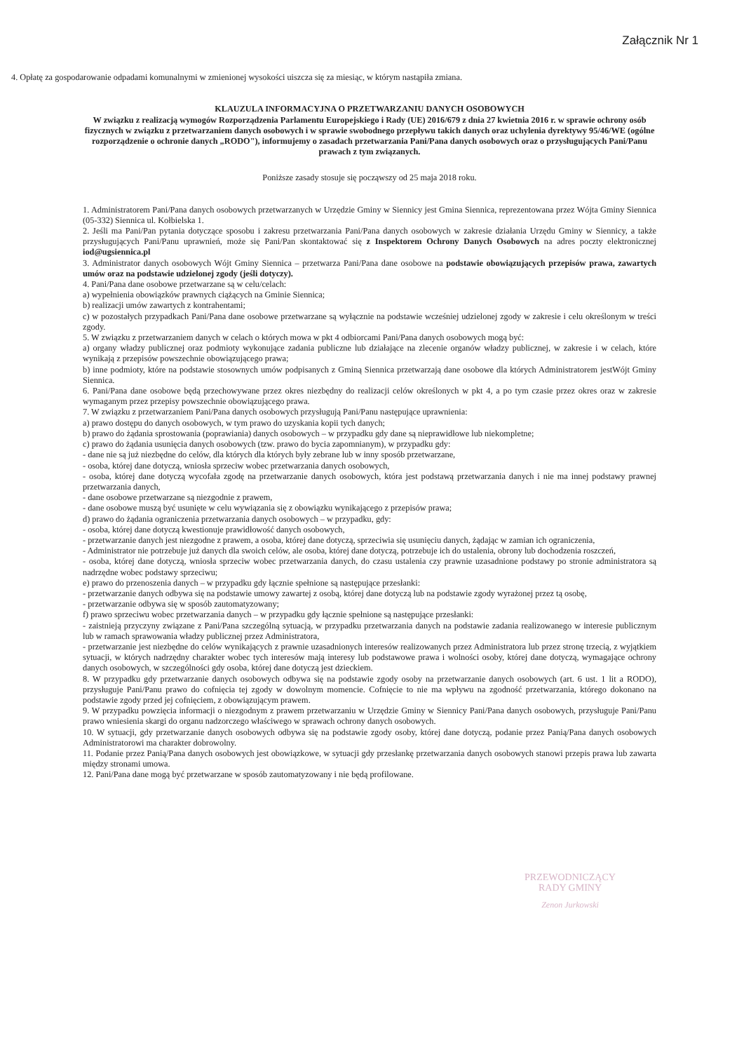Załącznik Nr 1
4. Opłatę za gospodarowanie odpadami komunalnymi w zmienionej wysokości uiszcza się za miesiąc, w którym nastąpiła zmiana.
KLAUZULA INFORMACYJNA O PRZETWARZANIU DANYCH OSOBOWYCH
W związku z realizacją wymogów Rozporządzenia Parlamentu Europejskiego i Rady (UE) 2016/679 z dnia 27 kwietnia 2016 r. w sprawie ochrony osób fizycznych w związku z przetwarzaniem danych osobowych i w sprawie swobodnego przepływu takich danych oraz uchylenia dyrektywy 95/46/WE (ogólne rozporządzenie o ochronie danych „RODO"), informujemy o zasadach przetwarzania Pani/Pana danych osobowych oraz o przysługujących Pani/Panu prawach z tym związanych.
Poniższe zasady stosuje się począwszy od 25 maja 2018 roku.
1. Administratorem Pani/Pana danych osobowych przetwarzanych w Urzędzie Gminy w Siennicy jest Gmina Siennica, reprezentowana przez Wójta Gminy Siennica (05-332) Siennica ul. Kołbielska 1.
2. Jeśli ma Pani/Pan pytania dotyczące sposobu i zakresu przetwarzania Pani/Pana danych osobowych w zakresie działania Urzędu Gminy w Siennicy, a także przysługujących Pani/Panu uprawnień, może się Pani/Pan skontaktować się z Inspektorem Ochrony Danych Osobowych na adres poczty elektronicznej iod@ugsiennica.pl
3. Administrator danych osobowych Wójt Gminy Siennica – przetwarza Pani/Pana dane osobowe na podstawie obowiązujących przepisów prawa, zawartych umów oraz na podstawie udzielonej zgody (jeśli dotyczy).
4. Pani/Pana dane osobowe przetwarzane są w celu/celach:
a) wypełnienia obowiązków prawnych ciążących na Gminie Siennica;
b) realizacji umów zawartych z kontrahentami;
c) w pozostałych przypadkach Pani/Pana dane osobowe przetwarzane są wyłącznie na podstawie wcześniej udzielonej zgody w zakresie i celu określonym w treści zgody.
5. W związku z przetwarzaniem danych w celach o których mowa w pkt 4 odbiorcami Pani/Pana danych osobowych mogą być:
a) organy władzy publicznej oraz podmioty wykonujące zadania publiczne lub działające na zlecenie organów władzy publicznej, w zakresie i w celach, które wynikają z przepisów powszechnie obowiązującego prawa;
b) inne podmioty, które na podstawie stosownych umów podpisanych z Gminą Siennica przetwarzają dane osobowe dla których Administratorem jestWójt Gminy Siennica.
6. Pani/Pana dane osobowe będą przechowywane przez okres niezbędny do realizacji celów określonych w pkt 4, a po tym czasie przez okres oraz w zakresie wymaganym przez przepisy powszechnie obowiązującego prawa.
7. W związku z przetwarzaniem Pani/Pana danych osobowych przysługują Pani/Panu następujące uprawnienia:
a) prawo dostępu do danych osobowych, w tym prawo do uzyskania kopii tych danych;
b) prawo do żądania sprostowania (poprawiania) danych osobowych – w przypadku gdy dane są nieprawidłowe lub niekompletne;
c) prawo do żądania usunięcia danych osobowych (tzw. prawo do bycia zapomnianym), w przypadku gdy:
- dane nie są już niezbędne do celów, dla których dla których były zebrane lub w inny sposób przetwarzane,
- osoba, której dane dotyczą, wniosła sprzeciw wobec przetwarzania danych osobowych,
- osoba, której dane dotyczą wycofała zgodę na przetwarzanie danych osobowych, która jest podstawą przetwarzania danych i nie ma innej podstawy prawnej przetwarzania danych,
- dane osobowe przetwarzane są niezgodnie z prawem,
- dane osobowe muszą być usunięte w celu wywiązania się z obowiązku wynikającego z przepisów prawa;
d) prawo do żądania ograniczenia przetwarzania danych osobowych – w przypadku, gdy:
- osoba, której dane dotyczą kwestionuje prawidłowość danych osobowych,
- przetwarzanie danych jest niezgodne z prawem, a osoba, której dane dotyczą, sprzeciwia się usunięciu danych, żądając w zamian ich ograniczenia,
- Administrator nie potrzebuje już danych dla swoich celów, ale osoba, której dane dotyczą, potrzebuje ich do ustalenia, obrony lub dochodzenia roszczeń,
- osoba, której dane dotyczą, wniosła sprzeciw wobec przetwarzania danych, do czasu ustalenia czy prawnie uzasadnione podstawy po stronie administratora są nadrzędne wobec podstawy sprzeciwu;
e) prawo do przenoszenia danych – w przypadku gdy łącznie spełnione są następujące przesłanki:
- przetwarzanie danych odbywa się na podstawie umowy zawartej z osobą, której dane dotyczą lub na podstawie zgody wyrażonej przez tą osobę,
- przetwarzanie odbywa się w sposób zautomatyzowany;
f) prawo sprzeciwu wobec przetwarzania danych – w przypadku gdy łącznie spełnione są następujące przesłanki:
- zaistnieją przyczyny związane z Pani/Pana szczególną sytuacją, w przypadku przetwarzania danych na podstawie zadania realizowanego w interesie publicznym lub w ramach sprawowania władzy publicznej przez Administratora,
- przetwarzanie jest niezbędne do celów wynikających z prawnie uzasadnionych interesów realizowanych przez Administratora lub przez stronę trzecią, z wyjątkiem sytuacji, w których nadrzędny charakter wobec tych interesów mają interesy lub podstawowe prawa i wolności osoby, której dane dotyczą, wymagające ochrony danych osobowych, w szczególności gdy osoba, której dane dotyczą jest dzieckiem.
8. W przypadku gdy przetwarzanie danych osobowych odbywa się na podstawie zgody osoby na przetwarzanie danych osobowych (art. 6 ust. 1 lit a RODO), przysługuje Pani/Panu prawo do cofnięcia tej zgody w dowolnym momencie. Cofnięcie to nie ma wpływu na zgodność przetwarzania, którego dokonano na podstawie zgody przed jej cofnięciem, z obowiązującym prawem.
9. W przypadku powzięcia informacji o niezgodnym z prawem przetwarzaniu w Urzędzie Gminy w Siennicy Pani/Pana danych osobowych, przysługuje Pani/Panu prawo wniesienia skargi do organu nadzorczego właściwego w sprawach ochrony danych osobowych.
10. W sytuacji, gdy przetwarzanie danych osobowych odbywa się na podstawie zgody osoby, której dane dotyczą, podanie przez Panią/Pana danych osobowych Administratorowi ma charakter dobrowolny.
11. Podanie przez Panią/Pana danych osobowych jest obowiązkowe, w sytuacji gdy przesłankę przetwarzania danych osobowych stanowi przepis prawa lub zawarta między stronami umowa.
12. Pani/Pana dane mogą być przetwarzane w sposób zautomatyzowany i nie będą profilowane.
PRZEWODNICZĄCY
RADY GMINY
Zenon Jurkowski